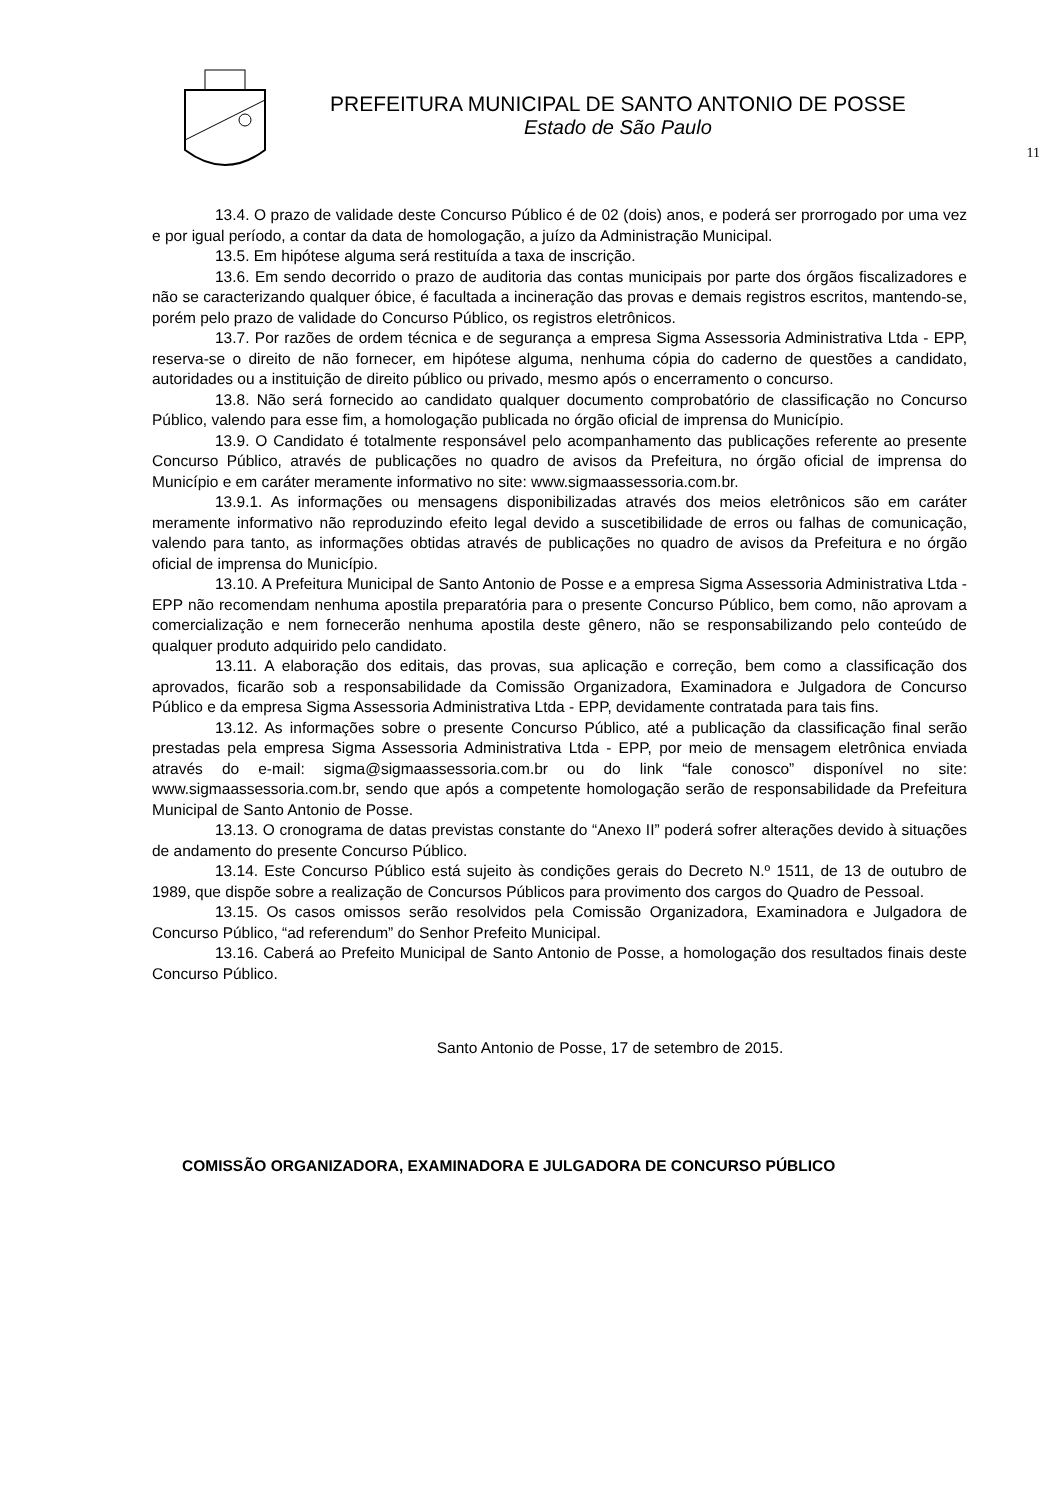PREFEITURA MUNICIPAL DE SANTO ANTONIO DE POSSE
Estado de São Paulo
11
13.4. O prazo de validade deste Concurso Público é de 02 (dois) anos, e poderá ser prorrogado por uma vez e por igual período, a contar da data de homologação, a juízo da Administração Municipal.
13.5. Em hipótese alguma será restituída a taxa de inscrição.
13.6. Em sendo decorrido o prazo de auditoria das contas municipais por parte dos órgãos fiscalizadores e não se caracterizando qualquer óbice, é facultada a incineração das provas e demais registros escritos, mantendo-se, porém pelo prazo de validade do Concurso Público, os registros eletrônicos.
13.7. Por razões de ordem técnica e de segurança a empresa Sigma Assessoria Administrativa Ltda - EPP, reserva-se o direito de não fornecer, em hipótese alguma, nenhuma cópia do caderno de questões a candidato, autoridades ou a instituição de direito público ou privado, mesmo após o encerramento o concurso.
13.8. Não será fornecido ao candidato qualquer documento comprobatório de classificação no Concurso Público, valendo para esse fim, a homologação publicada no órgão oficial de imprensa do Município.
13.9. O Candidato é totalmente responsável pelo acompanhamento das publicações referente ao presente Concurso Público, através de publicações no quadro de avisos da Prefeitura, no órgão oficial de imprensa do Município e em caráter meramente informativo no site: www.sigmaassessoria.com.br.
13.9.1. As informações ou mensagens disponibilizadas através dos meios eletrônicos são em caráter meramente informativo não reproduzindo efeito legal devido a suscetibilidade de erros ou falhas de comunicação, valendo para tanto, as informações obtidas através de publicações no quadro de avisos da Prefeitura e no órgão oficial de imprensa do Município.
13.10. A Prefeitura Municipal de Santo Antonio de Posse e a empresa Sigma Assessoria Administrativa Ltda - EPP não recomendam nenhuma apostila preparatória para o presente Concurso Público, bem como, não aprovam a comercialização e nem fornecerão nenhuma apostila deste gênero, não se responsabilizando pelo conteúdo de qualquer produto adquirido pelo candidato.
13.11. A elaboração dos editais, das provas, sua aplicação e correção, bem como a classificação dos aprovados, ficarão sob a responsabilidade da Comissão Organizadora, Examinadora e Julgadora de Concurso Público e da empresa Sigma Assessoria Administrativa Ltda - EPP, devidamente contratada para tais fins.
13.12. As informações sobre o presente Concurso Público, até a publicação da classificação final serão prestadas pela empresa Sigma Assessoria Administrativa Ltda - EPP, por meio de mensagem eletrônica enviada através do e-mail: sigma@sigmaassessoria.com.br ou do link “fale conosco” disponível no site: www.sigmaassessoria.com.br, sendo que após a competente homologação serão de responsabilidade da Prefeitura Municipal de Santo Antonio de Posse.
13.13. O cronograma de datas previstas constante do “Anexo II” poderá sofrer alterações devido à situações de andamento do presente Concurso Público.
13.14. Este Concurso Público está sujeito às condições gerais do Decreto N.º 1511, de 13 de outubro de 1989, que dispõe sobre a realização de Concursos Públicos para provimento dos cargos do Quadro de Pessoal.
13.15. Os casos omissos serão resolvidos pela Comissão Organizadora, Examinadora e Julgadora de Concurso Público, “ad referendum” do Senhor Prefeito Municipal.
13.16. Caberá ao Prefeito Municipal de Santo Antonio de Posse, a homologação dos resultados finais deste Concurso Público.
Santo Antonio de Posse, 17 de setembro de 2015.
COMISSÃO ORGANIZADORA, EXAMINADORA E JULGADORA DE CONCURSO PÚBLICO